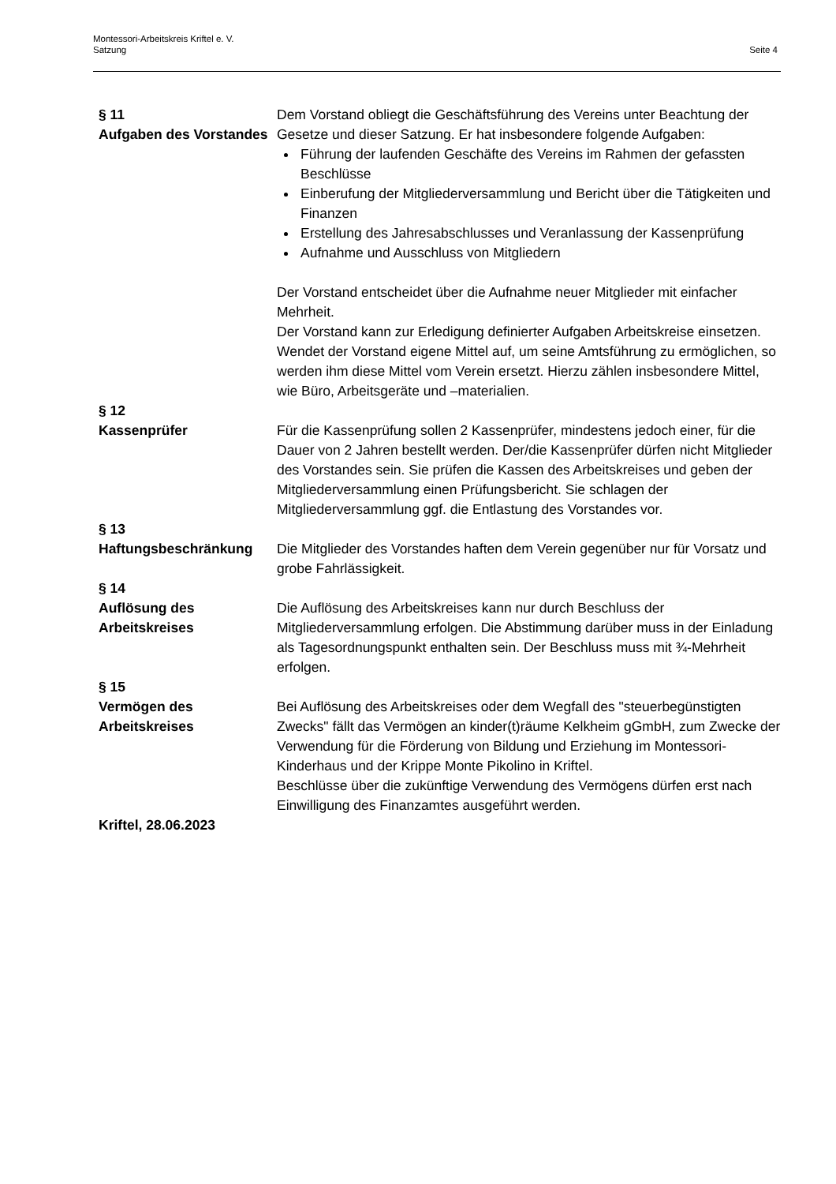Montessori-Arbeitskreis Kriftel e. V.
Satzung
Seite 4
§ 11
Aufgaben des Vorstandes
Dem Vorstand obliegt die Geschäftsführung des Vereins unter Beachtung der Gesetze und dieser Satzung. Er hat insbesondere folgende Aufgaben:
Führung der laufenden Geschäfte des Vereins im Rahmen der gefassten Beschlüsse
Einberufung der Mitgliederversammlung und Bericht über die Tätigkeiten und Finanzen
Erstellung des Jahresabschlusses und Veranlassung der Kassenprüfung
Aufnahme und Ausschluss von Mitgliedern
Der Vorstand entscheidet über die Aufnahme neuer Mitglieder mit einfacher Mehrheit.
Der Vorstand kann zur Erledigung definierter Aufgaben Arbeitskreise einsetzen. Wendet der Vorstand eigene Mittel auf, um seine Amtsführung zu ermöglichen, so werden ihm diese Mittel vom Verein ersetzt. Hierzu zählen insbesondere Mittel, wie Büro, Arbeitsgeräte und –materialien.
§ 12
Kassenprüfer
Für die Kassenprüfung sollen 2 Kassenprüfer, mindestens jedoch einer, für die Dauer von 2 Jahren bestellt werden. Der/die Kassenprüfer dürfen nicht Mitglieder des Vorstandes sein. Sie prüfen die Kassen des Arbeitskreises und geben der Mitgliederversammlung einen Prüfungsbericht. Sie schlagen der Mitgliederversammlung ggf. die Entlastung des Vorstandes vor.
§ 13
Haftungsbeschränkung
Die Mitglieder des Vorstandes haften dem Verein gegenüber nur für Vorsatz und grobe Fahrlässigkeit.
§ 14
Auflösung des
Arbeitskreises
Die Auflösung des Arbeitskreises kann nur durch Beschluss der Mitgliederversammlung erfolgen. Die Abstimmung darüber muss in der Einladung als Tagesordnungspunkt enthalten sein. Der Beschluss muss mit ¾-Mehrheit erfolgen.
§ 15
Vermögen des
Arbeitskreises
Bei Auflösung des Arbeitskreises oder dem Wegfall des "steuerbegünstigten Zwecks" fällt das Vermögen an kinder(t)räume Kelkheim gGmbH, zum Zwecke der Verwendung für die Förderung von Bildung und Erziehung im Montessori-Kinderhaus und der Krippe Monte Pikolino in Kriftel.
Beschlüsse über die zukünftige Verwendung des Vermögens dürfen erst nach Einwilligung des Finanzamtes ausgeführt werden.
Kriftel, 28.06.2023